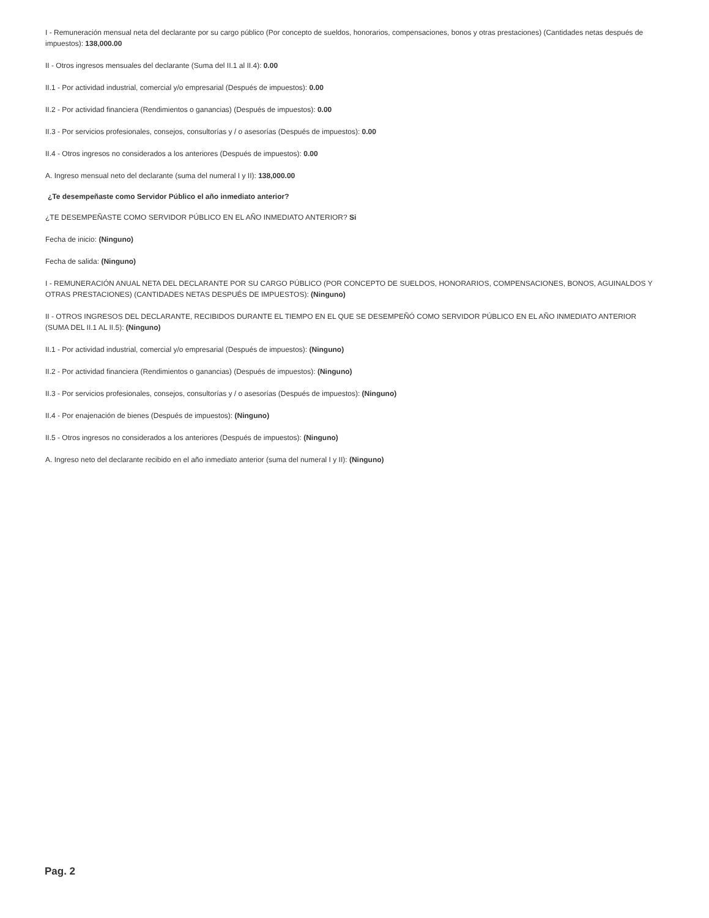I - Remuneración mensual neta del declarante por su cargo público (Por concepto de sueldos, honorarios, compensaciones, bonos y otras prestaciones) (Cantidades netas después de impuestos): 138,000.00
II - Otros ingresos mensuales del declarante (Suma del II.1 al II.4): 0.00
II.1 - Por actividad industrial, comercial y/o empresarial (Después de impuestos): 0.00
II.2 - Por actividad financiera (Rendimientos o ganancias) (Después de impuestos): 0.00
II.3 - Por servicios profesionales, consejos, consultorías y / o asesorías (Después de impuestos): 0.00
II.4 - Otros ingresos no considerados a los anteriores (Después de impuestos): 0.00
A. Ingreso mensual neto del declarante (suma del numeral I y II): 138,000.00
¿Te desempeñaste como Servidor Público el año inmediato anterior?
¿TE DESEMPEÑASTE COMO SERVIDOR PÚBLICO EN EL AÑO INMEDIATO ANTERIOR? Si
Fecha de inicio: (Ninguno)
Fecha de salida: (Ninguno)
I - REMUNERACIÓN ANUAL NETA DEL DECLARANTE POR SU CARGO PÚBLICO (POR CONCEPTO DE SUELDOS, HONORARIOS, COMPENSACIONES, BONOS, AGUINALDOS Y OTRAS PRESTACIONES) (CANTIDADES NETAS DESPUÉS DE IMPUESTOS): (Ninguno)
II - OTROS INGRESOS DEL DECLARANTE, RECIBIDOS DURANTE EL TIEMPO EN EL QUE SE DESEMPEÑÓ COMO SERVIDOR PÚBLICO EN EL AÑO INMEDIATO ANTERIOR (SUMA DEL II.1 AL II.5): (Ninguno)
II.1 - Por actividad industrial, comercial y/o empresarial (Después de impuestos): (Ninguno)
II.2 - Por actividad financiera (Rendimientos o ganancias) (Después de impuestos): (Ninguno)
II.3 - Por servicios profesionales, consejos, consultorías y / o asesorías (Después de impuestos): (Ninguno)
II.4 - Por enajenación de bienes (Después de impuestos): (Ninguno)
II.5 - Otros ingresos no considerados a los anteriores (Después de impuestos): (Ninguno)
A. Ingreso neto del declarante recibido en el año inmediato anterior (suma del numeral I y II): (Ninguno)
Pag. 2